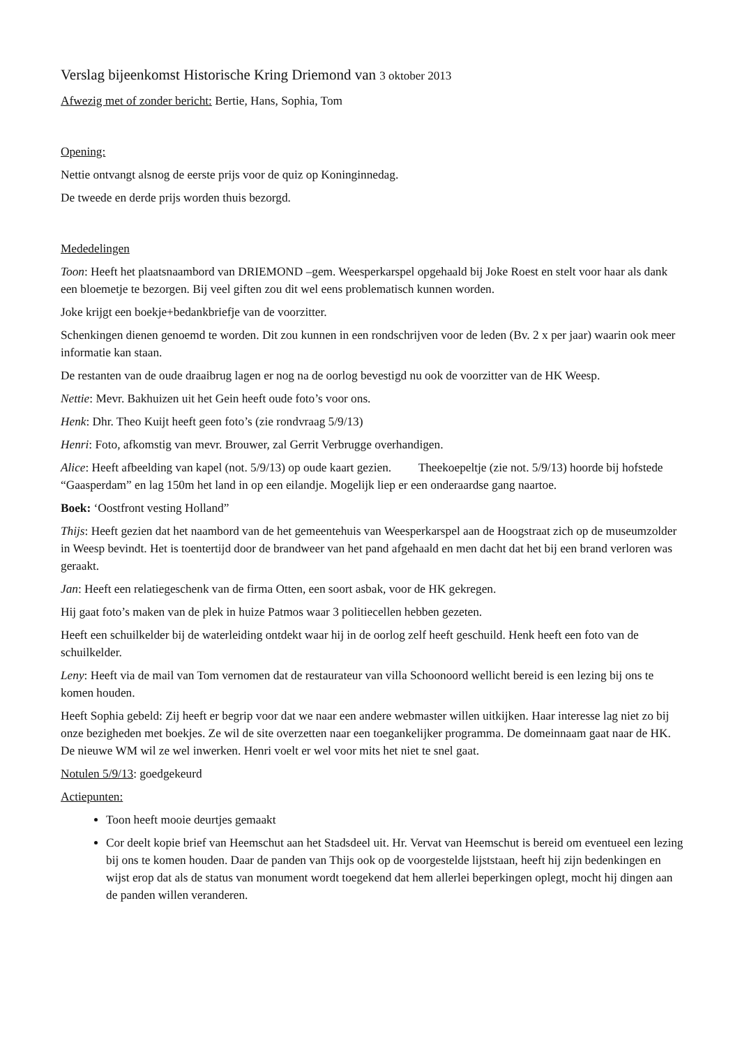Verslag bijeenkomst Historische Kring Driemond van 3 oktober 2013
Afwezig met of zonder bericht: Bertie, Hans, Sophia, Tom
Opening:
Nettie ontvangt alsnog de eerste prijs voor de quiz op Koninginnedag.
De tweede en derde prijs worden thuis bezorgd.
Mededelingen
Toon: Heeft het plaatsnaambord van DRIEMOND –gem. Weesperkarspel opgehaald bij Joke Roest en stelt voor haar als dank een bloemetje te bezorgen. Bij veel giften zou dit wel eens problematisch kunnen worden.
Joke krijgt een boekje+bedankbriefje van de voorzitter.
Schenkingen dienen genoemd te worden. Dit zou kunnen in een rondschrijven voor de leden (Bv. 2 x per jaar) waarin ook meer informatie kan staan.
De restanten van de oude draaibrug lagen er nog na de oorlog bevestigd nu ook de voorzitter van de HK Weesp.
Nettie: Mevr. Bakhuizen uit het Gein heeft oude foto’s voor ons.
Henk: Dhr. Theo Kuijt heeft geen foto’s (zie rondvraag 5/9/13)
Henri: Foto, afkomstig van mevr. Brouwer, zal Gerrit Verbrugge overhandigen.
Alice: Heeft afbeelding van kapel (not. 5/9/13) op oude kaart gezien. Theekoepeltje (zie not. 5/9/13) hoorde bij hofstede “Gaasperdam” en lag 150m het land in op een eilandje. Mogelijk liep er een onderaardse gang naartoe.
Boek: ‘Oostfront vesting Holland”
Thijs: Heeft gezien dat het naambord van de het gemeentehuis van Weesperkarspel aan de Hoogstraat zich op de museumzolder in Weesp bevindt. Het is toentertijd door de brandweer van het pand afgehaald en men dacht dat het bij een brand verloren was geraakt.
Jan: Heeft een relatiegeschenk van de firma Otten, een soort asbak, voor de HK gekregen.
Hij gaat foto’s maken van de plek in huize Patmos waar 3 politiecellen hebben gezeten.
Heeft een schuilkelder bij de waterleiding ontdekt waar hij in de oorlog zelf heeft geschuild. Henk heeft een foto van de schuilkelder.
Leny: Heeft via de mail van Tom vernomen dat de restaurateur van villa Schoonoord wellicht bereid is een lezing bij ons te komen houden.
Heeft Sophia gebeld: Zij heeft er begrip voor dat we naar een andere webmaster willen uitkijken. Haar interesse lag niet zo bij onze bezigheden met boekjes. Ze wil de site overzetten naar een toegankelijker programma. De domeinnaam gaat naar de HK. De nieuwe WM wil ze wel inwerken. Henri voelt er wel voor mits het niet te snel gaat.
Notulen 5/9/13: goedgekeurd
Actiepunten:
Toon heeft mooie deurtjes gemaakt
Cor deelt kopie brief van Heemschut aan het Stadsdeel uit. Hr. Vervat van Heemschut is bereid om eventueel een lezing bij ons te komen houden. Daar de panden van Thijs ook op de voorgestelde lijststaan, heeft hij zijn bedenkingen en wijst erop dat als de status van monument wordt toegekend dat hem allerlei beperkingen oplegt, mocht hij dingen aan de panden willen veranderen.